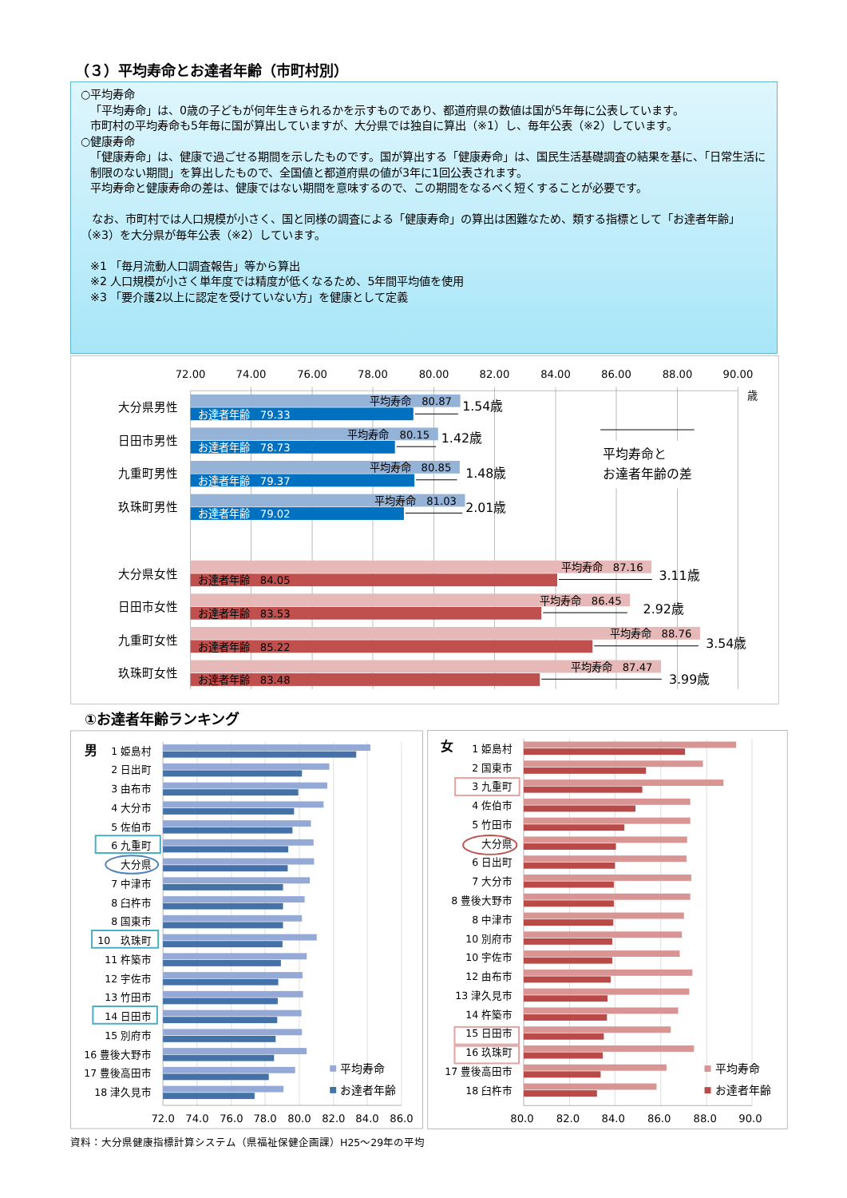（３）平均寿命とお達者年齢（市町村別）
○平均寿命
「平均寿命」は、0歳の子どもが何年生きられるかを示すものであり、都道府県の数値は国が5年毎に公表しています。
市町村の平均寿命も5年毎に国が算出していますが、大分県では独自に算出（※1）し、毎年公表（※2）しています。
○健康寿命
「健康寿命」は、健康で過ごせる期間を示したものです。国が算出する「健康寿命」は、国民生活基礎調査の結果を基に、「日常生活に制限のない期間」を算出したもので、全国値と都道府県の値が3年に1回公表されます。
平均寿命と健康寿命の差は、健康ではない期間を意味するので、この期間をなるべく短くすることが必要です。
　なお、市町村では人口規模が小さく、国と同様の調査による「健康寿命」の算出は困難なため、類する指標として「お達者年齢」（※3）を大分県が毎年公表（※2）しています。
※1 「毎月流動人口調査報告」等から算出
※2 人口規模が小さく単年度では精度が低くなるため、5年間平均値を使用
※3 「要介護2以上に認定を受けていない方」を健康として定義
72.00
74.00
76.00
78.00
80.00
82.00
84.00
86.00
88.00
90.00
歳
大分県男性
日田市男性
九重町男性
玖珠町男性
大分県女性
日田市女性
九重町女性
玖珠町女性
平均寿命　80.87
平均寿命　80.15
平均寿命　80.85
平均寿命　81.03
平均寿命　87.16
平均寿命　86.45
平均寿命　88.76
平均寿命　87.47
お達者年齢　79.33
お達者年齢　78.73
お達者年齢　79.37
お達者年齢　79.02
お達者年齢　84.05
お達者年齢　83.53
お達者年齢　85.22
お達者年齢　83.48
1.54歳
1.42歳
1.48歳
2.01歳
3.11歳
2.92歳
3.54歳
3.99歳
平均寿命と
お達者年齢の差
①お達者年齢ランキング
男
1 姫島村
2 日出町
3 由布市
4 大分市
5 佐伯市
6 九重町
大分県
7 中津市
8 臼杵市
8 国東市
10　玖珠町
11 杵築市
12 宇佐市
13 竹田市
14 日田市
15 別府市
16 豊後大野市
17 豊後高田市
18 津久見市
平均寿命
お達者年齢
72.0
74.0
76.0
78.0
80.0
82.0
84.0
86.0
女
1 姫島村
2 国東市
3 九重町
4 佐伯市
5 竹田市
大分県
6 日出町
7 大分市
8 豊後大野市
8 中津市
10 別府市
10 宇佐市
12 由布市
13 津久見市
14 杵築市
15 日田市
16 玖珠町
17 豊後高田市
18 臼杵市
平均寿命
お達者年齢
80.0
82.0
84.0
86.0
88.0
90.0
資料：大分県健康指標計算システム（県福祉保健企画課）H25～29年の平均